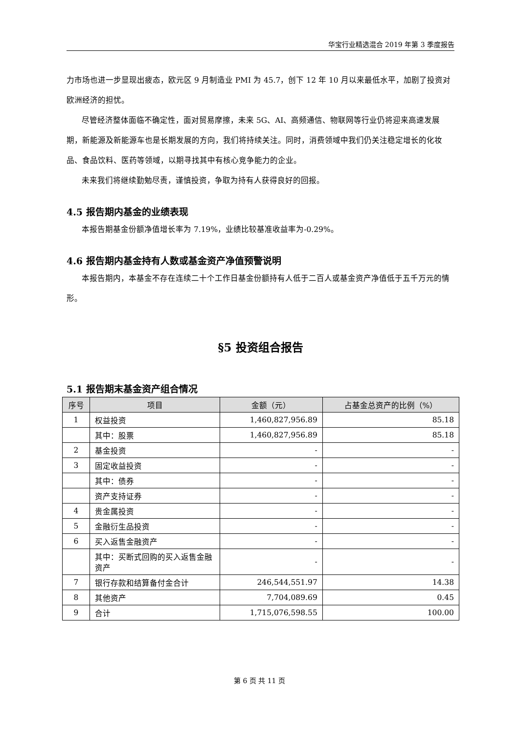华宝行业精选混合 2019 年第 3 季度报告
力市场也进一步显现出疲态，欧元区 9 月制造业 PMI 为 45.7，创下 12 年 10 月以来最低水平，加剧了投资对欧洲经济的担忧。
尽管经济整体面临不确定性，面对贸易摩擦，未来 5G、AI、高频通信、物联网等行业仍将迎来高速发展期，新能源及新能源车也是长期发展的方向，我们将持续关注。同时，消费领域中我们仍关注稳定增长的化妆品、食品饮料、医药等领域，以期寻找其中有核心竞争能力的企业。
未来我们将继续勤勉尽责，谨慎投资，争取为持有人获得良好的回报。
4.5 报告期内基金的业绩表现
本报告期基金份额净值增长率为 7.19%，业绩比较基准收益率为-0.29%。
4.6 报告期内基金持有人数或基金资产净值预警说明
本报告期内，本基金不存在连续二十个工作日基金份额持有人低于二百人或基金资产净值低于五千万元的情形。
§5 投资组合报告
5.1 报告期末基金资产组合情况
| 序号 | 项目 | 金额（元） | 占基金总资产的比例（%） |
| --- | --- | --- | --- |
| 1 | 权益投资 | 1,460,827,956.89 | 85.18 |
| | 其中：股票 | 1,460,827,956.89 | 85.18 |
| 2 | 基金投资 | - | - |
| 3 | 固定收益投资 | - | - |
| | 其中：债券 | - | - |
| | 资产支持证券 | - | - |
| 4 | 贵金属投资 | - | - |
| 5 | 金融衍生品投资 | - | - |
| 6 | 买入返售金融资产 | - | - |
| | 其中：买断式回购的买入返售金融资产 | - | - |
| 7 | 银行存款和结算备付金合计 | 246,544,551.97 | 14.38 |
| 8 | 其他资产 | 7,704,089.69 | 0.45 |
| 9 | 合计 | 1,715,076,598.55 | 100.00 |
第 6 页 共 11 页